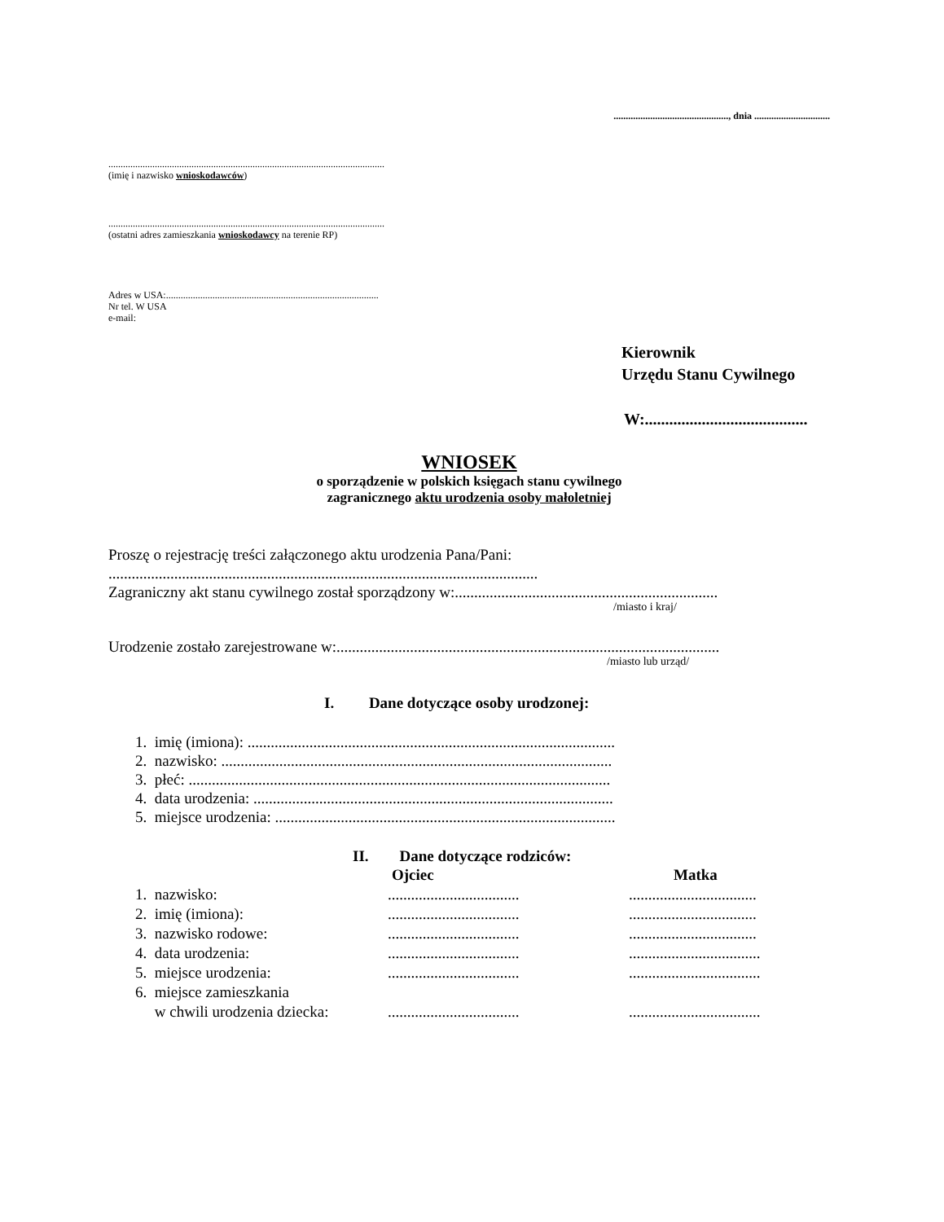..............................................., dnia ...............................
.................................................................................................................
(imię i nazwisko wnioskodawców)
.................................................................................................................
(ostatni adres zamieszkania wnioskodawcy na terenie RP)
Adres w USA:.......................................................................................
Nr tel. W USA
e-mail:
Kierownik
Urzędu Stanu Cywilnego
W:........................................
WNIOSEK
o sporządzenie w polskich księgach stanu cywilnego
zagranicznego aktu urodzenia osoby małoletniej
Proszę o rejestrację treści załączonego aktu urodzenia Pana/Pani:
...............................................................................................................
Zagraniczny akt stanu cywilnego został sporządzony w:....................................................................
/miasto i kraj/
Urodzenie zostało zarejestrowane w:...................................................................................................
/miasto lub urząd/
I. Dane dotyczące osoby urodzonej:
1. imię (imiona): ...............................................................................................
2. nazwisko: .....................................................................................................
3. płeć: .............................................................................................................
4. data urodzenia: .............................................................................................
5. miejsce urodzenia: ........................................................................................
II. Dane dotyczące rodziców:
| | Ojciec | Matka |
| 1. nazwisko: | .................................. | ................................. |
| 2. imię (imiona): | .................................. | ................................. |
| 3. nazwisko rodowe: | .................................. | ................................. |
| 4. data urodzenia: | .................................. | .................................. |
| 5. miejsce urodzenia: | .................................. | .................................. |
| 6. miejsce zamieszkania w chwili urodzenia dziecka: | .................................. | .................................. |